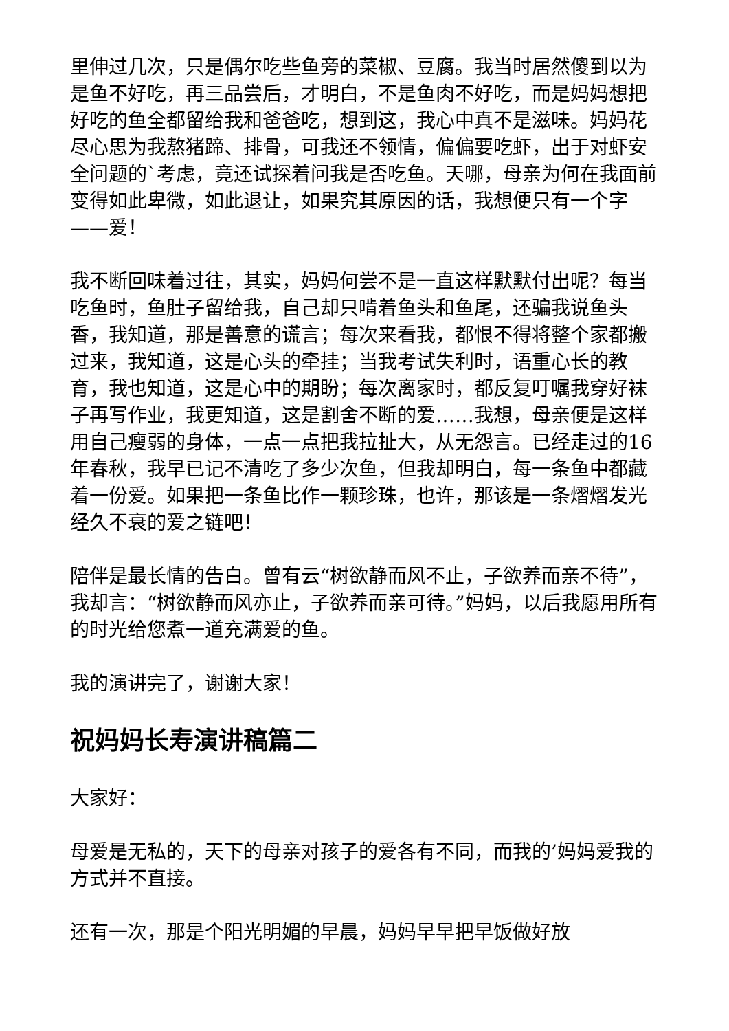里伸过几次，只是偶尔吃些鱼旁的菜椒、豆腐。我当时居然傻到以为是鱼不好吃，再三品尝后，才明白，不是鱼肉不好吃，而是妈妈想把好吃的鱼全都留给我和爸爸吃，想到这，我心中真不是滋味。妈妈花尽心思为我熬猪蹄、排骨，可我还不领情，偏偏要吃虾，出于对虾安全问题的`考虑，竟还试探着问我是否吃鱼。天哪，母亲为何在我面前变得如此卑微，如此退让，如果究其原因的话，我想便只有一个字——爱！
我不断回味着过往，其实，妈妈何尝不是一直这样默默付出呢？每当吃鱼时，鱼肚子留给我，自己却只啃着鱼头和鱼尾，还骗我说鱼头香，我知道，那是善意的谎言；每次来看我，都恨不得将整个家都搬过来，我知道，这是心头的牵挂；当我考试失利时，语重心长的教育，我也知道，这是心中的期盼；每次离家时，都反复叮嘱我穿好袜子再写作业，我更知道，这是割舍不断的爱……我想，母亲便是这样用自己瘦弱的身体，一点一点把我拉扯大，从无怨言。已经走过的16年春秋，我早已记不清吃了多少次鱼，但我却明白，每一条鱼中都藏着一份爱。如果把一条鱼比作一颗珍珠，也许，那该是一条熠熠发光经久不衰的爱之链吧！
陪伴是最长情的告白。曾有云“树欲静而风不止，子欲养而亲不待”，我却言：“树欲静而风亦止，子欲养而亲可待。”妈妈，以后我愿用所有的时光给您煮一道充满爱的鱼。
我的演讲完了，谢谢大家！
祝妈妈长寿演讲稿篇二
大家好：
母爱是无私的，天下的母亲对孩子的爱各有不同，而我的’妈妈爱我的方式并不直接。
还有一次，那是个阳光明媚的早晨，妈妈早早把早饭做好放